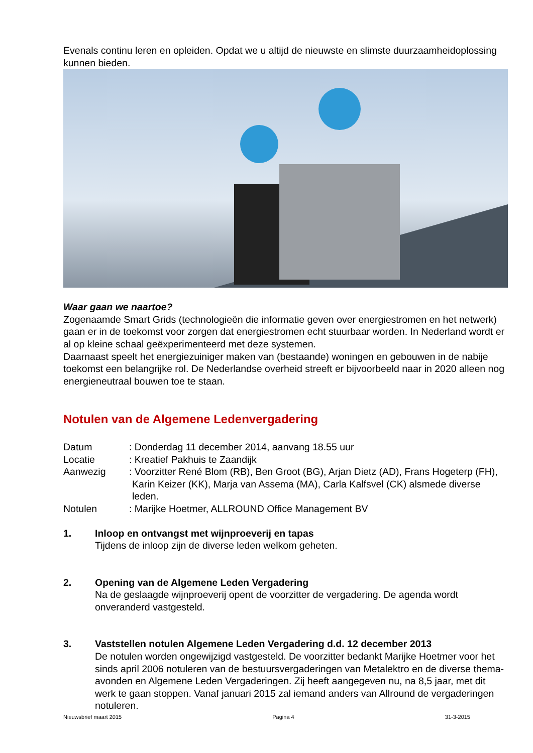Evenals continu leren en opleiden. Opdat we u altijd de nieuwste en slimste duurzaamheidoplossing kunnen bieden.
Waar gaan we naartoe?
Zogenaamde Smart Grids (technologieën die informatie geven over energiestromen en het netwerk) gaan er in de toekomst voor zorgen dat energiestromen echt stuurbaar worden. In Nederland wordt er al op kleine schaal geëxperimenteerd met deze systemen.
Daarnaast speelt het energiezuiniger maken van (bestaande) woningen en gebouwen in de nabije toekomst een belangrijke rol. De Nederlandse overheid streeft er bijvoorbeeld naar in 2020 alleen nog energieneutraal bouwen toe te staan.
Notulen van de Algemene Ledenvergadering
Datum : Donderdag 11 december 2014, aanvang 18.55 uur
Locatie : Kreatief Pakhuis te Zaandijk
Aanwezig : Voorzitter René Blom (RB), Ben Groot (BG), Arjan Dietz (AD), Frans Hogeterp (FH), Karin Keizer (KK), Marja van Assema (MA), Carla Kalfsvel (CK) alsmede diverse leden.
Notulen : Marijke Hoetmer, ALLROUND Office Management BV
1. Inloop en ontvangst met wijnproeverij en tapas
Tijdens de inloop zijn de diverse leden welkom geheten.
2. Opening van de Algemene Leden Vergadering
Na de geslaagde wijnproeverij opent de voorzitter de vergadering. De agenda wordt onveranderd vastgesteld.
3. Vaststellen notulen Algemene Leden Vergadering d.d. 12 december 2013
De notulen worden ongewijzigd vastgesteld. De voorzitter bedankt Marijke Hoetmer voor het sinds april 2006 notuleren van de bestuursvergaderingen van Metalektro en de diverse thema-avonden en Algemene Leden Vergaderingen. Zij heeft aangegeven nu, na 8,5 jaar, met dit werk te gaan stoppen. Vanaf januari 2015 zal iemand anders van Allround de vergaderingen notuleren.
Nieuwsbrief maart 2015 Pagina 4 31-3-2015